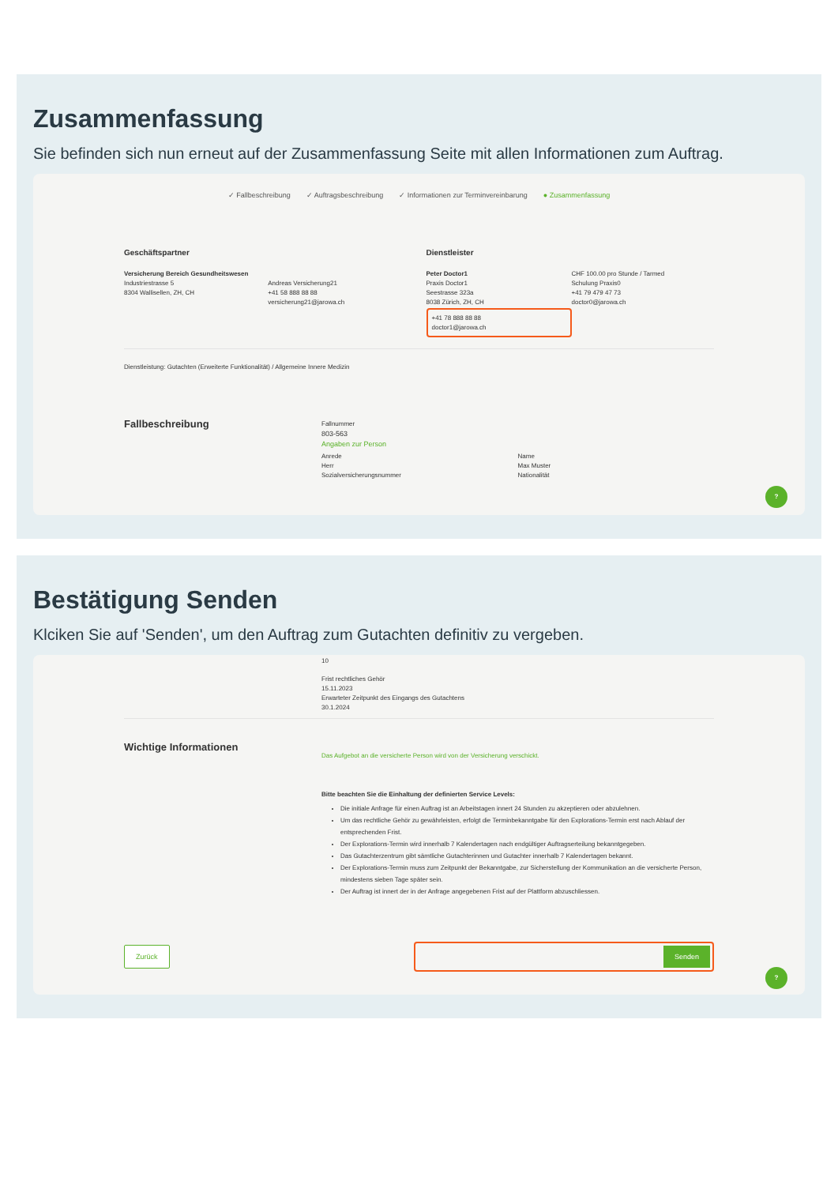Zusammenfassung
Sie befinden sich nun erneut auf der Zusammenfassung Seite mit allen Informationen zum Auftrag.
✓ Fallbeschreibung ✓ Auftragsbeschreibung ✓ Informationen zur Terminvereinbarung ● Zusammenfassung
Geschäftspartner
Versicherung Bereich Gesundheitswesen
Industriestrasse 5
8304 Wallisellen, ZH, CH
Andreas Versicherung21
+41 58 888 88 88
versicherung21@jarowa.ch
Dienstleister
Peter Doctor1
Praxis Doctor1
Seestrasse 323a
8038 Zürich, ZH, CH
+41 78 888 88 88
doctor1@jarowa.ch
CHF 100.00 pro Stunde / Tarmed
Schulung Praxis0
+41 79 479 47 73
doctor0@jarowa.ch
Dienstleistung: Gutachten (Erweiterte Funktionalität) / Allgemeine Innere Medizin
Fallbeschreibung
Fallnummer
803-563
Angaben zur Person
Anrede
Herr
Sozialversicherungsnummer
Name
Max Muster
Nationalität
?
Bestätigung Senden
Klciken Sie auf 'Senden', um den Auftrag zum Gutachten definitiv zu vergeben.
10
Frist rechtliches Gehör
15.11.2023
Erwarteter Zeitpunkt des Eingangs des Gutachtens
30.1.2024
Wichtige Informationen
Das Aufgebot an die versicherte Person wird von der Versicherung verschickt.
Bitte beachten Sie die Einhaltung der definierten Service Levels:
Die initiale Anfrage für einen Auftrag ist an Arbeitstagen innert 24 Stunden zu akzeptieren oder abzulehnen.
Um das rechtliche Gehör zu gewährleisten, erfolgt die Terminbekanntgabe für den Explorations-Termin erst nach Ablauf der entsprechenden Frist.
Der Explorations-Termin wird innerhalb 7 Kalendertagen nach endgültiger Auftragserteilung bekanntgegeben.
Das Gutachterzentrum gibt sämtliche Gutachterinnen und Gutachter innerhalb 7 Kalendertagen bekannt.
Der Explorations-Termin muss zum Zeitpunkt der Bekanntgabe, zur Sicherstellung der Kommunikation an die versicherte Person, mindestens sieben Tage später sein.
Der Auftrag ist innert der in der Anfrage angegebenen Frist auf der Plattform abzuschliessen.
Zurück
Senden
?